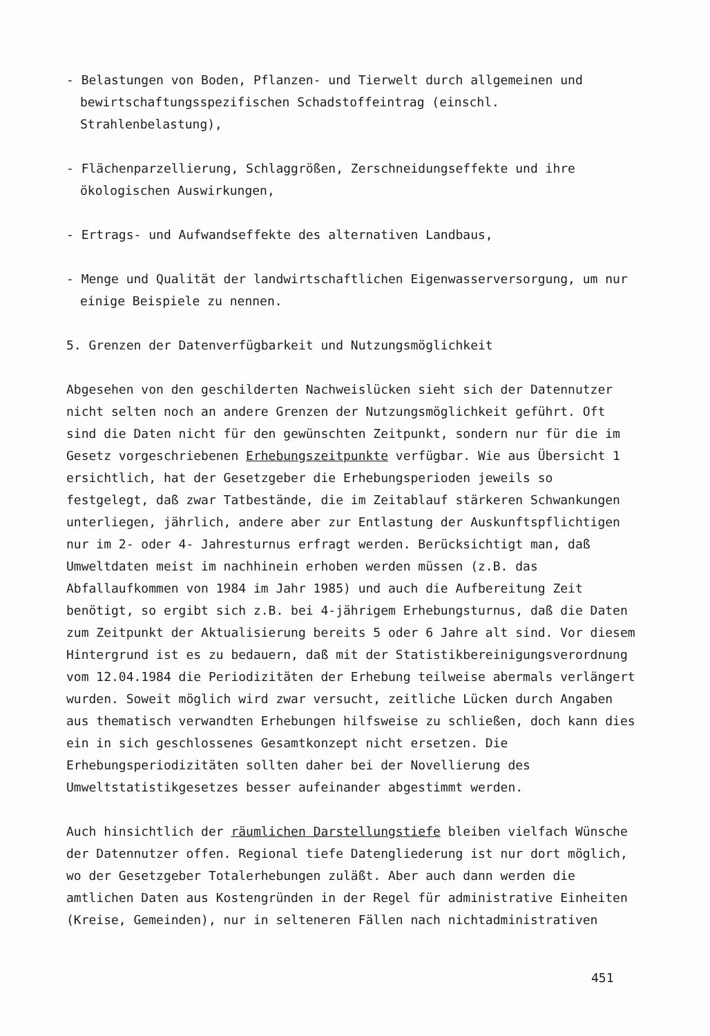- Belastungen von Boden, Pflanzen- und Tierwelt durch allgemeinen und bewirtschaftungsspezifischen Schadstoffeintrag (einschl. Strahlenbelastung),
- Flächenparzellierung, Schlaggrößen, Zerschneidungseffekte und ihre ökologischen Auswirkungen,
- Ertrags- und Aufwandseffekte des alternativen Landbaus,
- Menge und Qualität der landwirtschaftlichen Eigenwasserversorgung, um nur einige Beispiele zu nennen.
5. Grenzen der Datenverfügbarkeit und Nutzungsmöglichkeit
Abgesehen von den geschilderten Nachweislücken sieht sich der Datennutzer nicht selten noch an andere Grenzen der Nutzungsmöglichkeit geführt. Oft sind die Daten nicht für den gewünschten Zeitpunkt, sondern nur für die im Gesetz vorgeschriebenen Erhebungszeitpunkte verfügbar. Wie aus Übersicht 1 ersichtlich, hat der Gesetzgeber die Erhebungsperioden jeweils so festgelegt, daß zwar Tatbestände, die im Zeitablauf stärkeren Schwankungen unterliegen, jährlich, andere aber zur Entlastung der Auskunftspflichtigen nur im 2- oder 4- Jahresturnus erfragt werden. Berücksichtigt man, daß Umweltdaten meist im nachhinein erhoben werden müssen (z.B. das Abfallaufkommen von 1984 im Jahr 1985) und auch die Aufbereitung Zeit benötigt, so ergibt sich z.B. bei 4-jährigem Erhebungsturnus, daß die Daten zum Zeitpunkt der Aktualisierung bereits 5 oder 6 Jahre alt sind. Vor diesem Hintergrund ist es zu bedauern, daß mit der Statistikbereinigungsverordnung vom 12.04.1984 die Periodizitäten der Erhebung teilweise abermals verlängert wurden. Soweit möglich wird zwar versucht, zeitliche Lücken durch Angaben aus thematisch verwandten Erhebungen hilfsweise zu schließen, doch kann dies ein in sich geschlossenes Gesamtkonzept nicht ersetzen. Die Erhebungsperiodizitäten sollten daher bei der Novellierung des Umweltstatistikgesetzes besser aufeinander abgestimmt werden.
Auch hinsichtlich der räumlichen Darstellungstiefe bleiben vielfach Wünsche der Datennutzer offen. Regional tiefe Datengliederung ist nur dort möglich, wo der Gesetzgeber Totalerhebungen zuläßt. Aber auch dann werden die amtlichen Daten aus Kostengründen in der Regel für administrative Einheiten (Kreise, Gemeinden), nur in selteneren Fällen nach nichtadministrativen
451